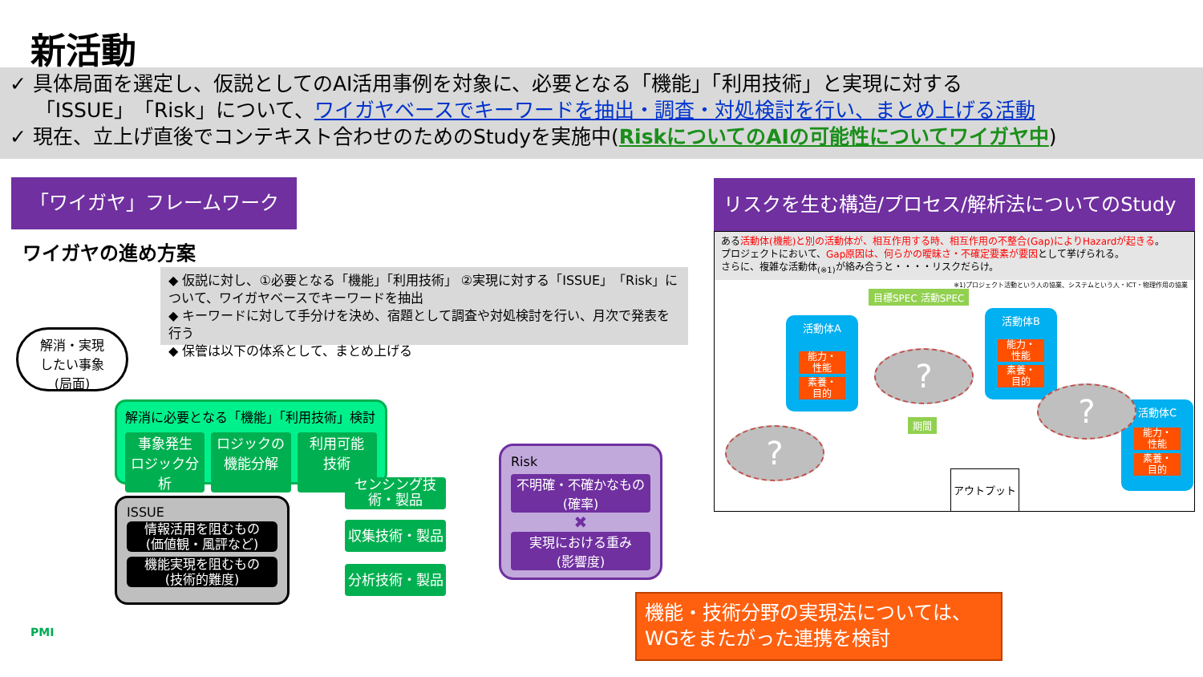新活動
✓ 具体局面を選定し、仮説としてのAI活用事例を対象に、必要となる「機能」「利用技術」と実現に対する
「ISSUE」「Risk」について、ワイガヤベースでキーワードを抽出・調査・対処検討を行い、まとめ上げる活動
✓ 現在、立上げ直後でコンテキスト合わせのためのStudyを実施中(RiskについてのAIの可能性についてワイガヤ中)
「ワイガヤ」フレームワーク
ワイガヤの進め方案
◆ 仮説に対し、①必要となる「機能」「利用技術」 ②実現に対する「ISSUE」「Risk」について、ワイガヤベースでキーワードを抽出
◆ キーワードに対して手分けを決め、宿題として調査や対処検討を行い、月次で発表を行う
◆ 保管は以下の体系として、まとめ上げる
解消・実現
したい事象
(局面)
解消に必要となる「機能」「利用技術」検討
事象発生
ロジック分析
ロジックの
機能分解
利用可能
技術
ISSUE
情報活用を阻むもの
(価値観・風評など)
機能実現を阻むもの
(技術的難度)
センシング技術・製品
収集技術・製品
分析技術・製品
Risk
不明確・不確かなもの
(確率)
✖
実現における重み
(影響度)
機能・技術分野の実現法については、
WGをまたがった連携を検討
リスクを生む構造/プロセス/解析法についてのStudy
ある活動体(機能)と別の活動体が、相互作用する時、相互作用の不整合(Gap)によりHazardが起きる。
プロジェクトにおいて、Gap原因は、何らかの曖昧さ・不確定要素が要因として挙げられる。
さらに、複雑な活動体<sub>(※1)</sub>が絡み合うと・・・・リスクだらけ。
※1)プロジェクト活動という人の協業、システムという人・ICT・物理作用の協業
活動体A
能力・
性能
素養・
目的
活動体B
能力・
性能
素養・
目的
活動体C
能力・
性能
素養・
目的
目標SPEC 活動SPEC
期間
?
?
?
アウトプット
PMI